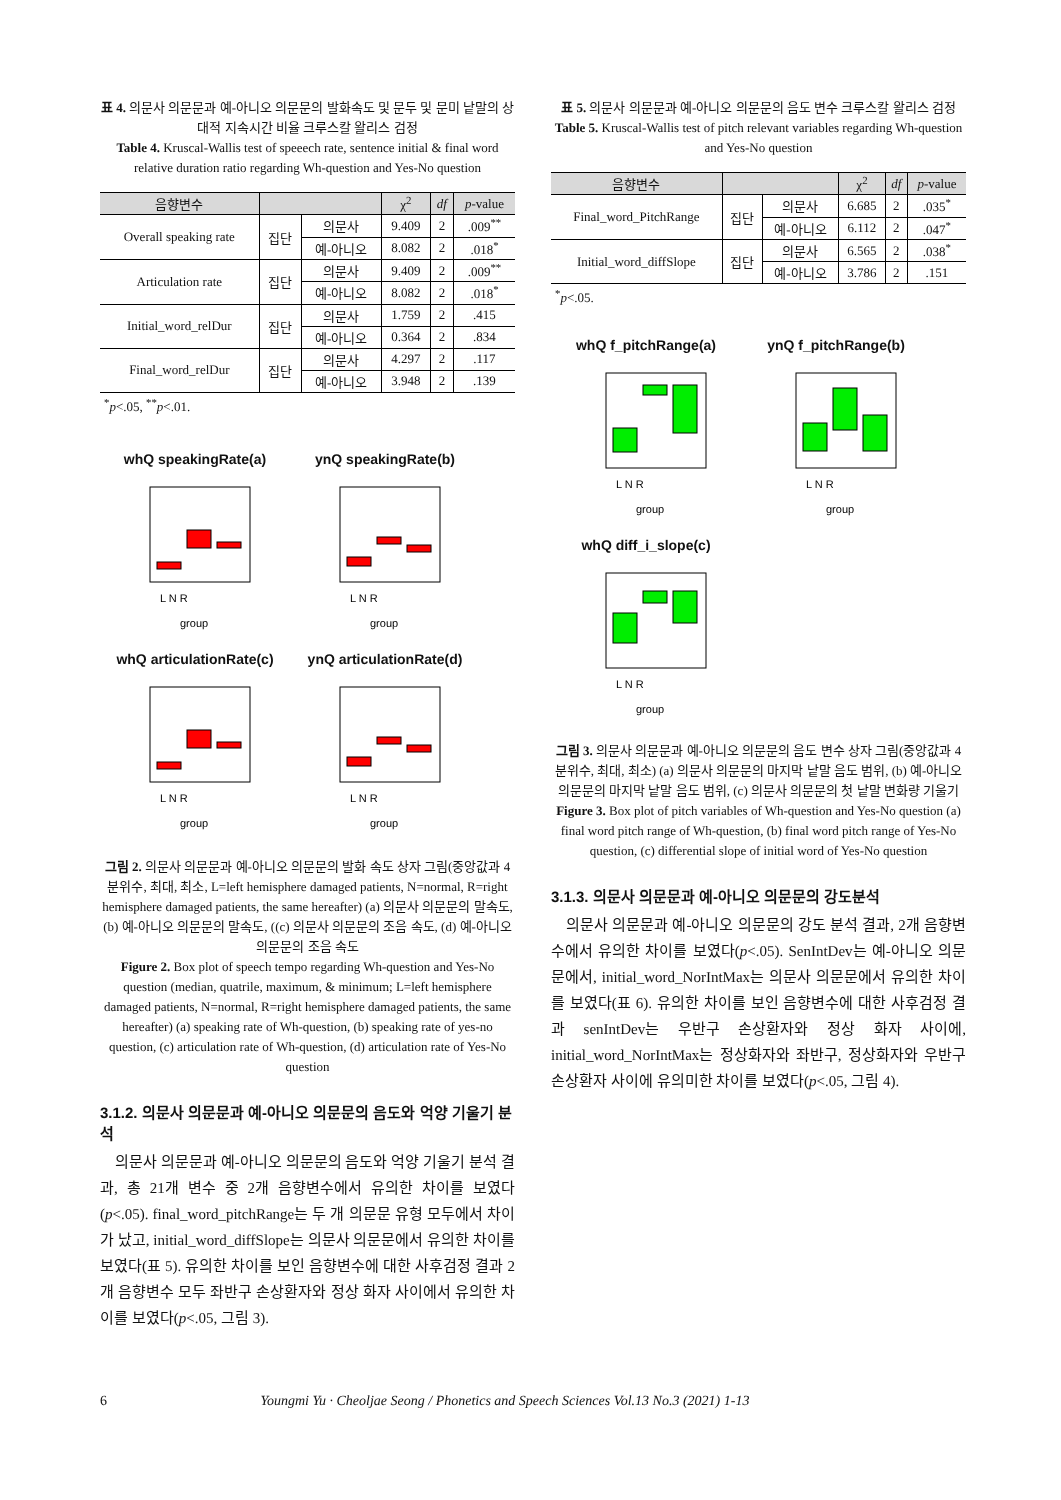표 4. 의문사 의문문과 예-아니오 의문문의 발화속도 및 문두 및 문미 낱말의 상대적 지속시간 비율 크루스칼 왈리스 검정
Table 4. Kruscal-Wallis test of speeech rate, sentence initial & final word relative duration ratio regarding Wh-question and Yes-No question
| 음향변수 | | | χ<sup>2</sup> | df | p -value |
| --- | --- | --- | --- | --- | --- |
| Overall speaking rate | 집단 | 의문사 | 9.409 | 2 | .009<sup>**</sup> |
| | | 예-아니오 | 8.082 | 2 | .018<sup>*</sup> |
| Articulation rate | 집단 | 의문사 | 9.409 | 2 | .009<sup>**</sup> |
| | | 예-아니오 | 8.082 | 2 | .018<sup>*</sup> |
| Initial_word_relDur | 집단 | 의문사 | 1.759 | 2 | .415 |
| | | 예-아니오 | 0.364 | 2 | .834 |
| Final_word_relDur | 집단 | 의문사 | 4.297 | 2 | .117 |
| | | 예-아니오 | 3.948 | 2 | .139 |
<sup>*</sup> p<.05, <sup>**</sup>p<.01.
whQ speakingRate(a)
L N R
group
ynQ speakingRate(b)
L N R
group
whQ articulationRate(c)
L N R
group
ynQ articulationRate(d)
L N R
group
그림 2. 의문사 의문문과 예-아니오 의문문의 발화 속도 상자 그림(중앙값과 4분위수, 최대, 최소, L=left hemisphere damaged patients, N=normal, R=right hemisphere damaged patients, the same hereafter) (a) 의문사 의문문의 말속도, (b) 예-아니오 의문문의 말속도, ((c) 의문사 의문문의 조음 속도, (d) 예-아니오의문문의 조음 속도
Figure 2. Box plot of speech tempo regarding Wh-question and Yes-No question (median, quatrile, maximum, & minimum; L=left hemisphere damaged patients, N=normal, R=right hemisphere damaged patients, the same hereafter) (a) speaking rate of Wh-question, (b) speaking rate of yes-no question, (c) articulation rate of Wh-question, (d) articulation rate of Yes-No question
3.1.2. 의문사 의문문과 예-아니오 의문문의 음도와 억양 기울기 분석
의문사 의문문과 예-아니오 의문문의 음도와 억양 기울기 분석 결과, 총 21개 변수 중 2개 음향변수에서 유의한 차이를 보였다(p<.05). final_word_pitchRange는 두 개 의문문 유형 모두에서 차이가 났고, initial_word_diffSlope는 의문사 의문문에서 유의한 차이를 보였다(표 5). 유의한 차이를 보인 음향변수에 대한 사후검정 결과 2개 음향변수 모두 좌반구 손상환자와 정상 화자 사이에서 유의한 차이를 보였다(p<.05, 그림 3).
표 5. 의문사 의문문과 예-아니오 의문문의 음도 변수 크루스칼 왈리스 검정
Table 5. Kruscal-Wallis test of pitch relevant variables regarding Wh-question and Yes-No question
| 음향변수 | | | χ<sup>2</sup> | df | p -value |
| --- | --- | --- | --- | --- | --- |
| Final_word_PitchRange | 집단 | 의문사 | 6.685 | 2 | .035<sup>*</sup> |
| | | 예-아니오 | 6.112 | 2 | .047<sup>*</sup> |
| Initial_word_diffSlope | 집단 | 의문사 | 6.565 | 2 | .038<sup>*</sup> |
| | | 예-아니오 | 3.786 | 2 | .151 |
<sup>*</sup> p<.05.
whQ f_pitchRange(a)
L N R
group
ynQ f_pitchRange(b)
L N R
group
whQ diff_i_slope(c)
L N R
group
그림 3. 의문사 의문문과 예-아니오 의문문의 음도 변수 상자 그림(중앙값과 4분위수, 최대, 최소) (a) 의문사 의문문의 마지막 낱말 음도 범위, (b) 예-아니오 의문문의 마지막 낱말 음도 범위, (c) 의문사 의문문의 첫 낱말 변화량 기울기
Figure 3. Box plot of pitch variables of Wh-question and Yes-No question (a) final word pitch range of Wh-question, (b) final word pitch range of Yes-No question, (c) differential slope of initial word of Yes-No question
3.1.3. 의문사 의문문과 예-아니오 의문문의 강도분석
의문사 의문문과 예-아니오 의문문의 강도 분석 결과, 2개 음향변수에서 유의한 차이를 보였다(p<.05). SenIntDev는 예-아니오 의문문에서, initial_word_NorIntMax는 의문사 의문문에서 유의한 차이를 보였다(표 6). 유의한 차이를 보인 음향변수에 대한 사후검정 결과 senIntDev는 우반구 손상환자와 정상 화자 사이에, initial_word_NorIntMax는 정상화자와 좌반구, 정상화자와 우반구 손상환자 사이에 유의미한 차이를 보였다(p<.05, 그림 4).
6 Youngmi Yu · Cheoljae Seong / Phonetics and Speech Sciences Vol.13 No.3 (2021) 1-13